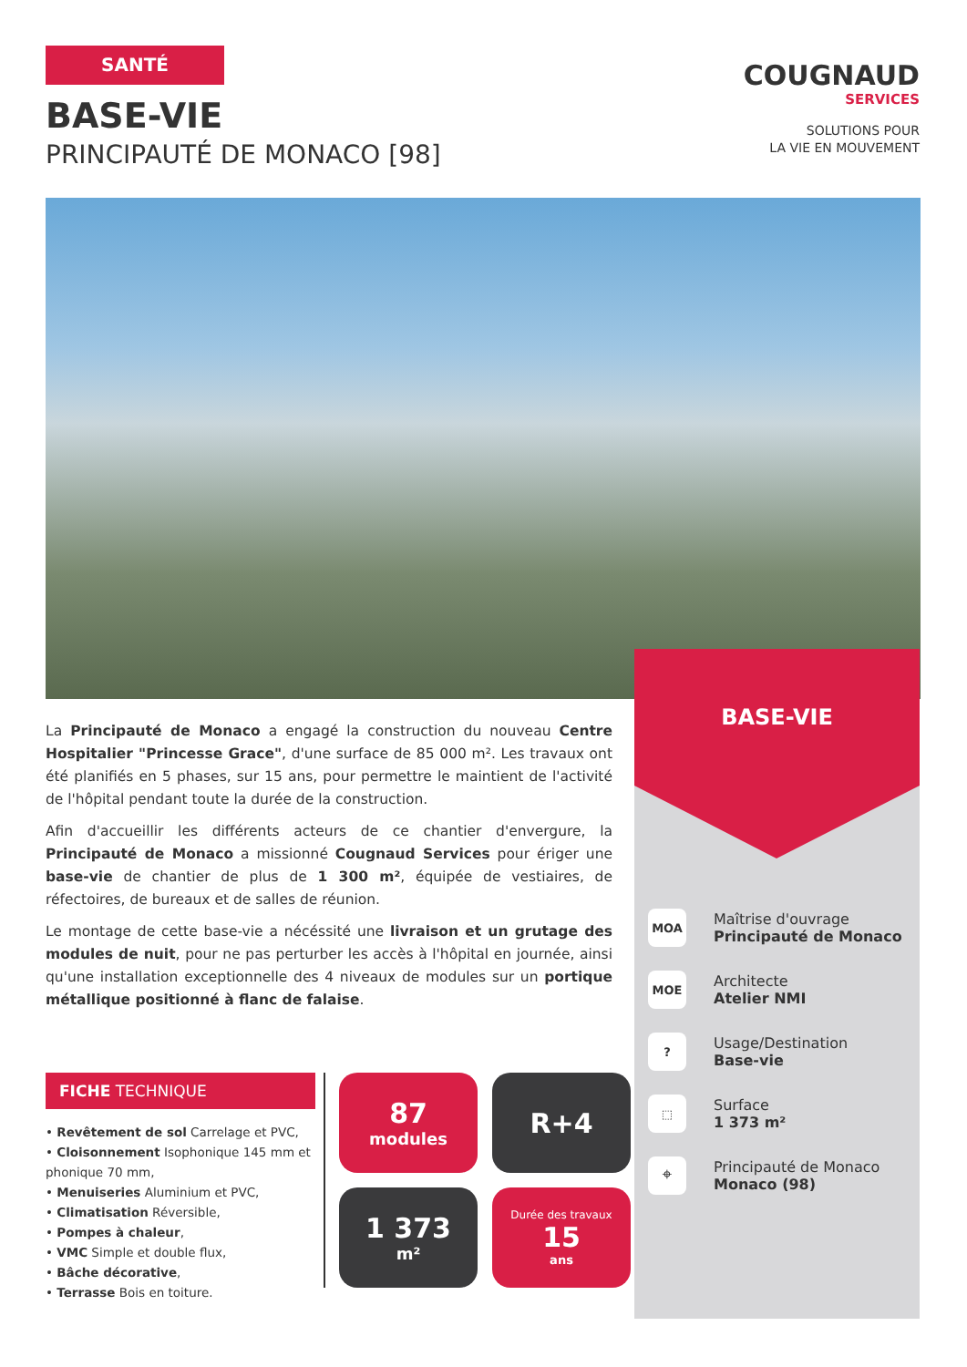SANTÉ
BASE-VIE
PRINCIPAUTÉ DE MONACO [98]
COUGNAUD
SERVICES
SOLUTIONS POUR
LA VIE EN MOUVEMENT
BASE-VIE
MOA Maîtrise d'ouvrage
Principauté de Monaco
MOE Architecte
Atelier NMI
? Usage/Destination
Base-vie
⬚ Surface
1 373 m²
⌖ Principauté de Monaco
Monaco (98)
La Principauté de Monaco a engagé la construction du nouveau Centre Hospitalier "Princesse Grace", d'une surface de 85 000 m². Les travaux ont été planifiés en 5 phases, sur 15 ans, pour permettre le maintient de l'activité de l'hôpital pendant toute la durée de la construction.
Afin d'accueillir les différents acteurs de ce chantier d'envergure, la Principauté de Monaco a missionné Cougnaud Services pour ériger une base-vie de chantier de plus de 1 300 m², équipée de vestiaires, de réfectoires, de bureaux et de salles de réunion.
Le montage de cette base-vie a nécéssité une livraison et un grutage des modules de nuit, pour ne pas perturber les accès à l'hôpital en journée, ainsi qu'une installation exceptionnelle des 4 niveaux de modules sur un portique métallique positionné à flanc de falaise.
FICHE TECHNIQUE
• Revêtement de sol Carrelage et PVC,
• Cloisonnement Isophonique 145 mm et phonique 70 mm,
• Menuiseries Aluminium et PVC,
• Climatisation Réversible,
• Pompes à chaleur,
• VMC Simple et double flux,
• Bâche décorative,
• Terrasse Bois en toiture.
87
modules
R+4
1 373
m²
Durée des travaux
15
ans